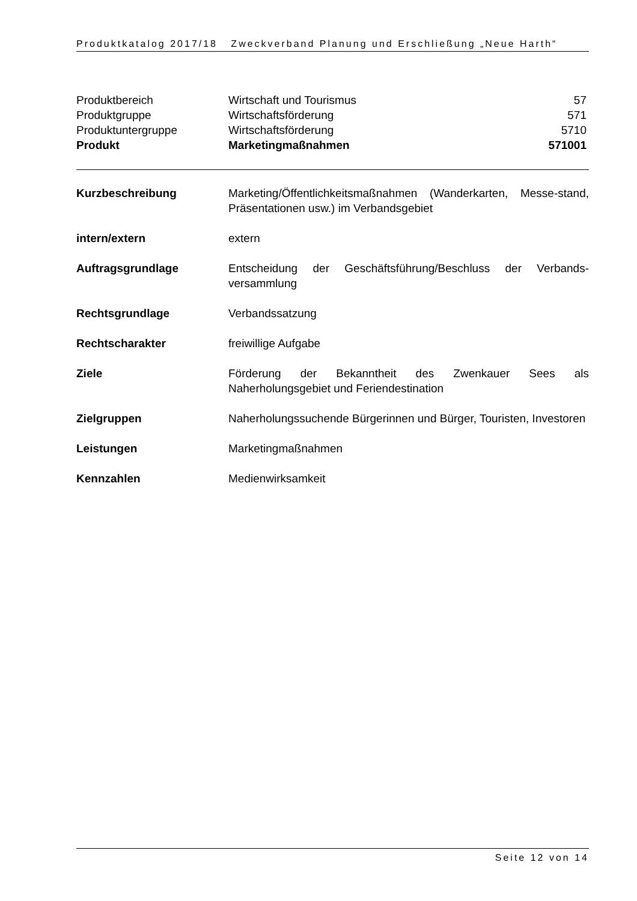Produktkatalog 2017/18 Zweckverband Planung und Erschließung „Neue Harth“
| Produktbereich | Wirtschaft und Tourismus | 57 |
| Produktgruppe | Wirtschaftsförderung | 571 |
| Produktuntergruppe | Wirtschaftsförderung | 5710 |
| Produkt | Marketingmaßnahmen | 571001 |
| Kurzbeschreibung | Marketing/Öffentlichkeitsmaßnahmen (Wanderkarten, Messe-stand, Präsentationen usw.) im Verbandsgebiet |
| intern/extern | extern |
| Auftragsgrundlage | Entscheidung der Geschäftsführung/Beschluss der Verbands-versammlung |
| Rechtsgrundlage | Verbandssatzung |
| Rechtscharakter | freiwillige Aufgabe |
| Ziele | Förderung der Bekanntheit des Zwenkauer Sees als Naherholungsgebiet und Feriendestination |
| Zielgruppen | Naherholungssuchende Bürgerinnen und Bürger, Touristen, Investoren |
| Leistungen | Marketingmaßnahmen |
| Kennzahlen | Medienwirksamkeit |
Seite 12 von 14